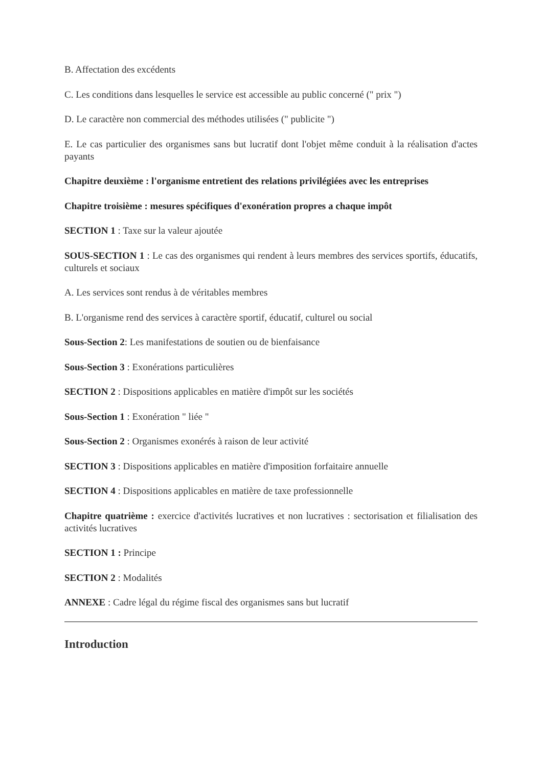B. Affectation des excédents
C. Les conditions dans lesquelles le service est accessible au public concerné (" prix ")
D. Le caractère non commercial des méthodes utilisées (" publicite ")
E. Le cas particulier des organismes sans but lucratif dont l'objet même conduit à la réalisation d'actes payants
Chapitre deuxième : l'organisme entretient des relations privilégiées avec les entreprises
Chapitre troisième : mesures spécifiques d'exonération propres a chaque impôt
SECTION 1 : Taxe sur la valeur ajoutée
SOUS-SECTION 1 : Le cas des organismes qui rendent à leurs membres des services sportifs, éducatifs, culturels et sociaux
A. Les services sont rendus à de véritables membres
B. L'organisme rend des services à caractère sportif, éducatif, culturel ou social
Sous-Section 2: Les manifestations de soutien ou de bienfaisance
Sous-Section 3 : Exonérations particulières
SECTION 2 : Dispositions applicables en matière d'impôt sur les sociétés
Sous-Section 1 : Exonération " liée "
Sous-Section 2 : Organismes exonérés à raison de leur activité
SECTION 3 : Dispositions applicables en matière d'imposition forfaitaire annuelle
SECTION 4 : Dispositions applicables en matière de taxe professionnelle
Chapitre quatrième : exercice d'activités lucratives et non lucratives : sectorisation et filialisation des activités lucratives
SECTION 1 : Principe
SECTION 2 : Modalités
ANNEXE : Cadre légal du régime fiscal des organismes sans but lucratif
Introduction